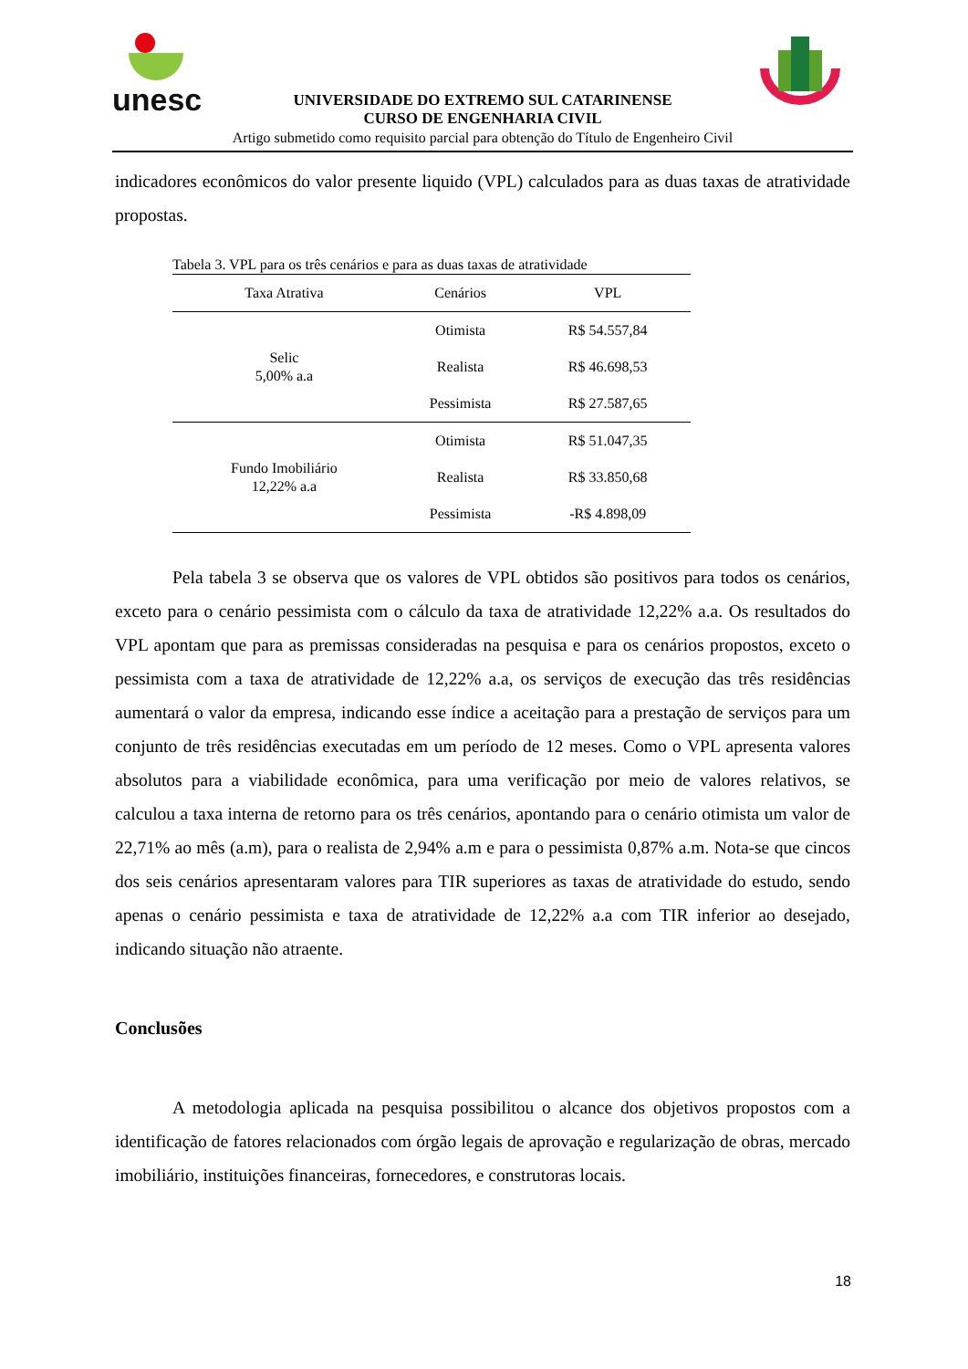unesc
UNIVERSIDADE DO EXTREMO SUL CATARINENSE
CURSO DE ENGENHARIA CIVIL
Artigo submetido como requisito parcial para obtenção do Título de Engenheiro Civil
indicadores econômicos do valor presente liquido (VPL) calculados para as duas taxas de atratividade propostas.
Tabela 3. VPL para os três cenários e para as duas taxas de atratividade
| Taxa Atrativa | Cenários | VPL |
| --- | --- | --- |
| Selic 5,00% a.a | Otimista | R$ 54.557,84 |
| | Realista | R$ 46.698,53 |
| | Pessimista | R$ 27.587,65 |
| Fundo Imobiliário 12,22% a.a | Otimista | R$ 51.047,35 |
| | Realista | R$ 33.850,68 |
| | Pessimista | -R$ 4.898,09 |
Pela tabela 3 se observa que os valores de VPL obtidos são positivos para todos os cenários, exceto para o cenário pessimista com o cálculo da taxa de atratividade 12,22% a.a. Os resultados do VPL apontam que para as premissas consideradas na pesquisa e para os cenários propostos, exceto o pessimista com a taxa de atratividade de 12,22% a.a, os serviços de execução das três residências aumentará o valor da empresa, indicando esse índice a aceitação para a prestação de serviços para um conjunto de três residências executadas em um período de 12 meses. Como o VPL apresenta valores absolutos para a viabilidade econômica, para uma verificação por meio de valores relativos, se calculou a taxa interna de retorno para os três cenários, apontando para o cenário otimista um valor de 22,71% ao mês (a.m), para o realista de 2,94% a.m e para o pessimista 0,87% a.m. Nota-se que cincos dos seis cenários apresentaram valores para TIR superiores as taxas de atratividade do estudo, sendo apenas o cenário pessimista e taxa de atratividade de 12,22% a.a com TIR inferior ao desejado, indicando situação não atraente.
Conclusões
A metodologia aplicada na pesquisa possibilitou o alcance dos objetivos propostos com a identificação de fatores relacionados com órgão legais de aprovação e regularização de obras, mercado imobiliário, instituições financeiras, fornecedores, e construtoras locais.
18